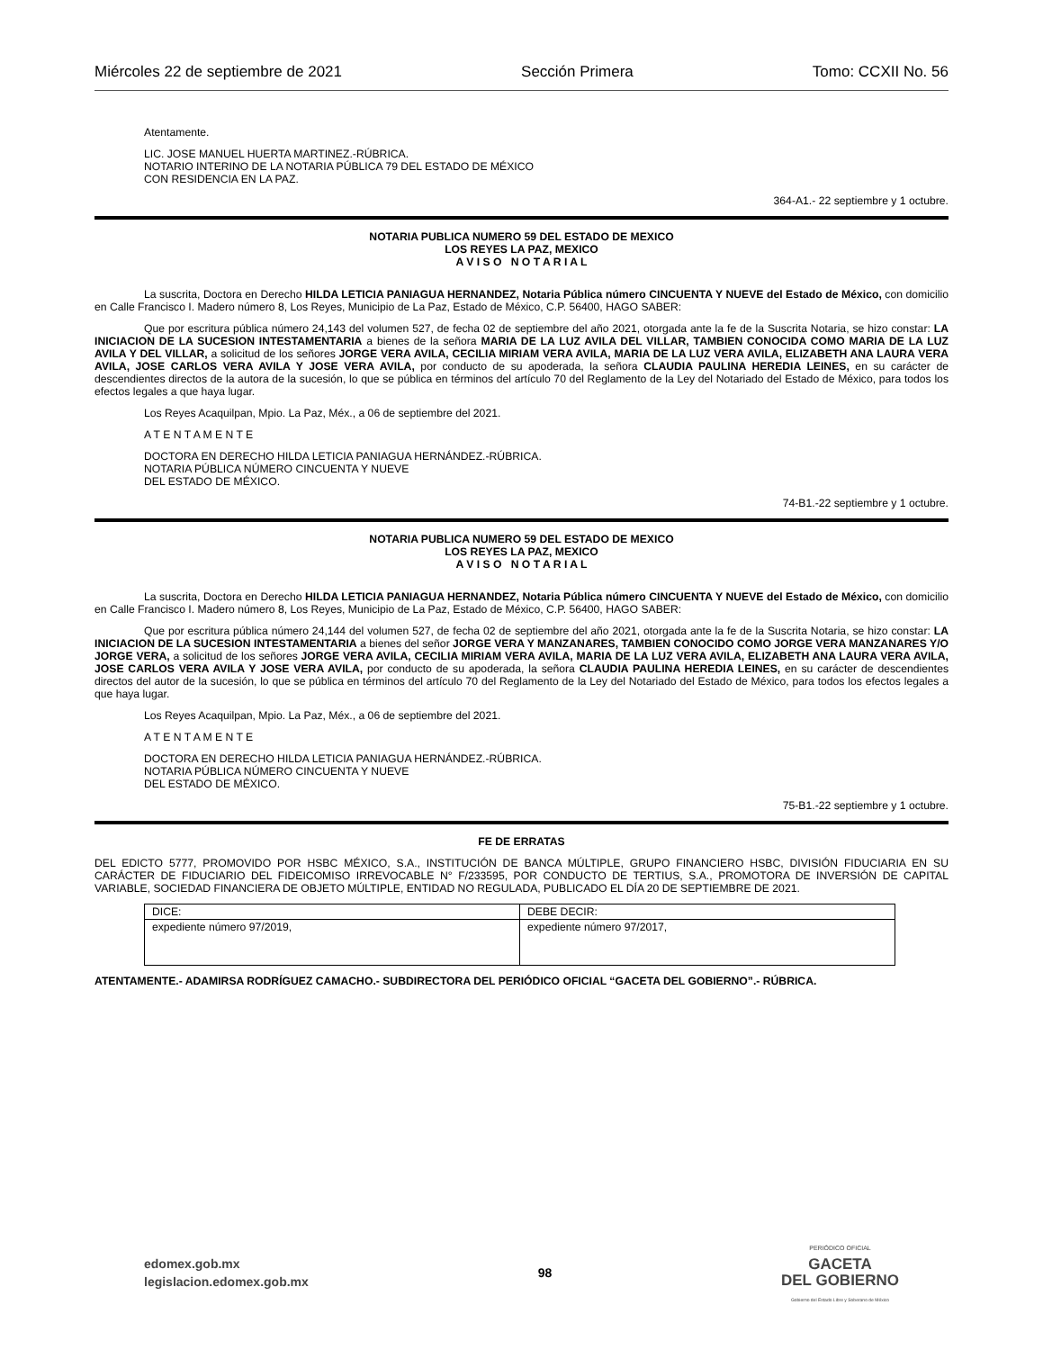Miércoles 22 de septiembre de 2021 Sección Primera Tomo: CCXII No. 56
Atentamente.
LIC. JOSE MANUEL HUERTA MARTINEZ.-RÚBRICA.
NOTARIO INTERINO DE LA NOTARIA PÚBLICA 79 DEL ESTADO DE MÉXICO
CON RESIDENCIA EN LA PAZ.
364-A1.- 22 septiembre y 1 octubre.
NOTARIA PUBLICA NUMERO 59 DEL ESTADO DE MEXICO
LOS REYES LA PAZ, MEXICO
A V I S O N O T A R I A L
La suscrita, Doctora en Derecho HILDA LETICIA PANIAGUA HERNANDEZ, Notaria Pública número CINCUENTA Y NUEVE del Estado de México, con domicilio en Calle Francisco I. Madero número 8, Los Reyes, Municipio de La Paz, Estado de México, C.P. 56400, HAGO SABER:
Que por escritura pública número 24,143 del volumen 527, de fecha 02 de septiembre del año 2021, otorgada ante la fe de la Suscrita Notaria, se hizo constar: LA INICIACION DE LA SUCESION INTESTAMENTARIA a bienes de la señora MARIA DE LA LUZ AVILA DEL VILLAR, TAMBIEN CONOCIDA COMO MARIA DE LA LUZ AVILA Y DEL VILLAR, a solicitud de los señores JORGE VERA AVILA, CECILIA MIRIAM VERA AVILA, MARIA DE LA LUZ VERA AVILA, ELIZABETH ANA LAURA VERA AVILA, JOSE CARLOS VERA AVILA Y JOSE VERA AVILA, por conducto de su apoderada, la señora CLAUDIA PAULINA HEREDIA LEINES, en su carácter de descendientes directos de la autora de la sucesión, lo que se pública en términos del artículo 70 del Reglamento de la Ley del Notariado del Estado de México, para todos los efectos legales a que haya lugar.
Los Reyes Acaquilpan, Mpio. La Paz, Méx., a 06 de septiembre del 2021.
A T E N T A M E N T E
DOCTORA EN DERECHO HILDA LETICIA PANIAGUA HERNÁNDEZ.-RÚBRICA.
NOTARIA PÚBLICA NÚMERO CINCUENTA Y NUEVE
DEL ESTADO DE MÉXICO.
74-B1.-22 septiembre y 1 octubre.
NOTARIA PUBLICA NUMERO 59 DEL ESTADO DE MEXICO
LOS REYES LA PAZ, MEXICO
A V I S O N O T A R I A L
La suscrita, Doctora en Derecho HILDA LETICIA PANIAGUA HERNANDEZ, Notaria Pública número CINCUENTA Y NUEVE del Estado de México, con domicilio en Calle Francisco I. Madero número 8, Los Reyes, Municipio de La Paz, Estado de México, C.P. 56400, HAGO SABER:
Que por escritura pública número 24,144 del volumen 527, de fecha 02 de septiembre del año 2021, otorgada ante la fe de la Suscrita Notaria, se hizo constar: LA INICIACION DE LA SUCESION INTESTAMENTARIA a bienes del señor JORGE VERA Y MANZANARES, TAMBIEN CONOCIDO COMO JORGE VERA MANZANARES Y/O JORGE VERA, a solicitud de los señores JORGE VERA AVILA, CECILIA MIRIAM VERA AVILA, MARIA DE LA LUZ VERA AVILA, ELIZABETH ANA LAURA VERA AVILA, JOSE CARLOS VERA AVILA Y JOSE VERA AVILA, por conducto de su apoderada, la señora CLAUDIA PAULINA HEREDIA LEINES, en su carácter de descendientes directos del autor de la sucesión, lo que se pública en términos del artículo 70 del Reglamento de la Ley del Notariado del Estado de México, para todos los efectos legales a que haya lugar.
Los Reyes Acaquilpan, Mpio. La Paz, Méx., a 06 de septiembre del 2021.
A T E N T A M E N T E
DOCTORA EN DERECHO HILDA LETICIA PANIAGUA HERNÁNDEZ.-RÚBRICA.
NOTARIA PÚBLICA NÚMERO CINCUENTA Y NUEVE
DEL ESTADO DE MÉXICO.
75-B1.-22 septiembre y 1 octubre.
FE DE ERRATAS
DEL EDICTO 5777, PROMOVIDO POR HSBC MÉXICO, S.A., INSTITUCIÓN DE BANCA MÚLTIPLE, GRUPO FINANCIERO HSBC, DIVISIÓN FIDUCIARIA EN SU CARÁCTER DE FIDUCIARIO DEL FIDEICOMISO IRREVOCABLE N° F/233595, POR CONDUCTO DE TERTIUS, S.A., PROMOTORA DE INVERSIÓN DE CAPITAL VARIABLE, SOCIEDAD FINANCIERA DE OBJETO MÚLTIPLE, ENTIDAD NO REGULADA, PUBLICADO EL DÍA 20 DE SEPTIEMBRE DE 2021.
| DICE: | DEBE DECIR: |
| expediente número 97/2019, | expediente número 97/2017, |
ATENTAMENTE.- ADAMIRSA RODRÍGUEZ CAMACHO.- SUBDIRECTORA DEL PERIÓDICO OFICIAL “GACETA DEL GOBIERNO”.- RÚBRICA.
edomex.gob.mx
legislacion.edomex.gob.mx
98
PERIÓDICO OFICIAL
GACETA
DEL GOBIERNO
Gobierno del Estado Libre y Soberano de México